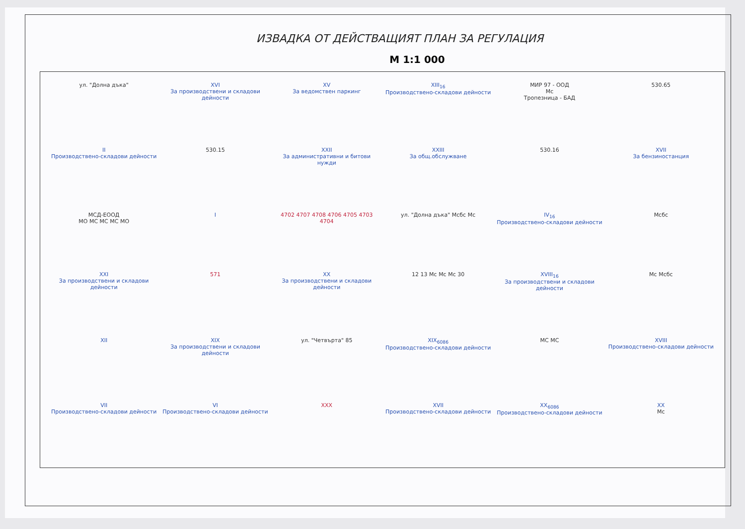ИЗВАДКА ОТ ДЕЙСТВАЩИЯТ ПЛАН ЗА РЕГУЛАЦИЯ
М 1:1 000
ул. "Долна дъка"
XVI
За производствени и складови дейности
XV
За ведомствен паркинг
XIII<sub>16</sub>
Производствено-складови дейности
МИР 97 - ООД
Мс
Тропезница - БАД
530.65
II
Производствено-складови дейности
530.15
XXII
За административни и битови нужди
XXIII
За общ.обслужване
530.16
XVII
За бензиностанция
МСД-ЕООД
МО МС МС МС МО
I
4702 4707 4708 4706 4705 4703 4704
ул. "Долна дъка" Мсбс Мс
IV<sub>16</sub>
Производствено-складови дейности
Мсбс
XXI
За производствени и складови дейности
571
XX
За производствени и складови дейности
12 13 Мс Мс Мс 30
XVIII<sub>16</sub>
За производствени и складови дейности
Мс Мсбс
XII
XIX
За производствени и складови дейности
ул. "Четвърта" 85
XIX<sub>6086</sub>
Производствено-складови дейности
МС МС
XVIII
Производствено-складови дейности
VII
Производствено-складови дейности
VI
Производствено-складови дейности
XXX
XVII
Производствено-складови дейности
XX<sub>6086</sub>
Производствено-складови дейности
XX
Мс